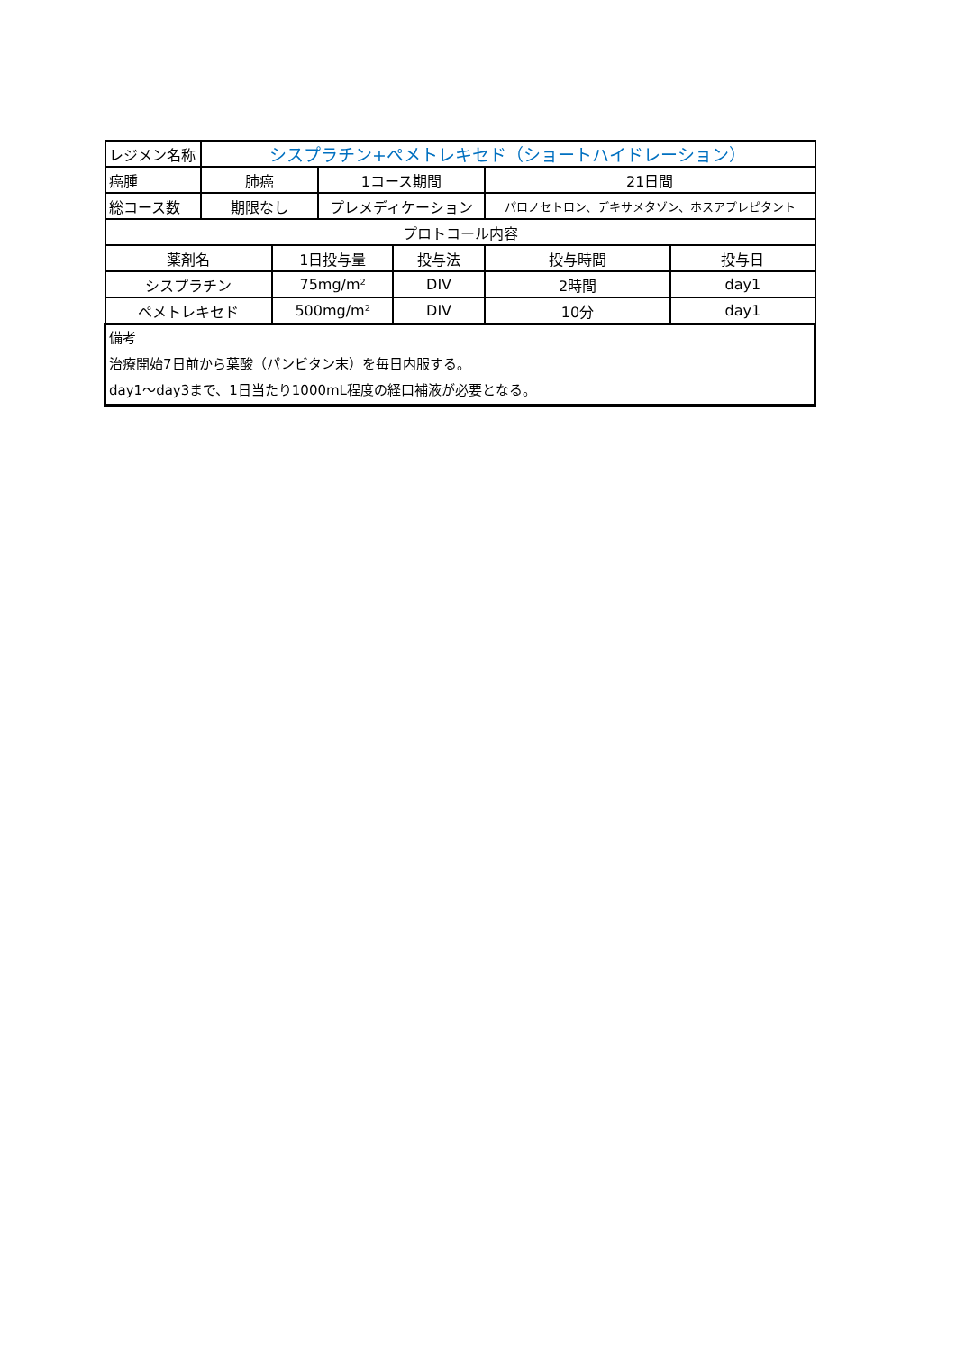| レジメン名称 | シスプラチン+ペメトレキセド（ショートハイドレーション） | | | | | |
| 癌腫 | 肺癌 | | 1コース期間 | | 21日間 | |
| 総コース数 | 期限なし | | プレメディケーション | | パロノセトロン、デキサメタゾン、ホスアプレピタント | |
| プロトコール内容 | | | | | | |
| 薬剤名 | | 1日投与量 | | 投与法 | 投与時間 | 投与日 |
| シスプラチン | | 75mg/m² | | DIV | 2時間 | day1 |
| ペメトレキセド | | 500mg/m² | | DIV | 10分 | day1 |
| 備考 治療開始7日前から葉酸（パンビタン末）を毎日内服する。 day1〜day3まで、1日当たり1000mL程度の経口補液が必要となる。 | | | | | | |